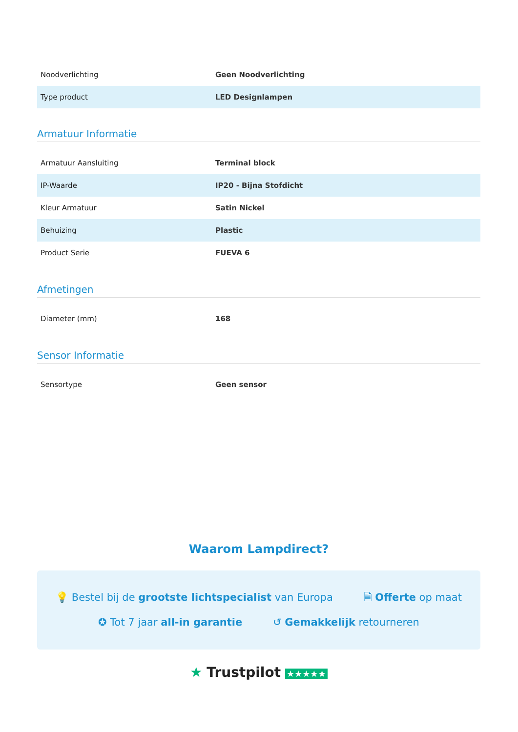| Noodverlichting | Geen Noodverlichting |
| Type product | LED Designlampen |
Armatuur Informatie
| Armatuur Aansluiting | Terminal block |
| IP-Waarde | IP20 - Bijna Stofdicht |
| Kleur Armatuur | Satin Nickel |
| Behuizing | Plastic |
| Product Serie | FUEVA 6 |
Afmetingen
| Diameter (mm) | 168 |
Sensor Informatie
| Sensortype | Geen sensor |
Waarom Lampdirect?
💡 Bestel bij de grootste lichtspecialist van Europa 🗎 Offerte op maat
✪ Tot 7 jaar all-in garantie ↺ Gemakkelijk retourneren
★ Trustpilot ★★★★★